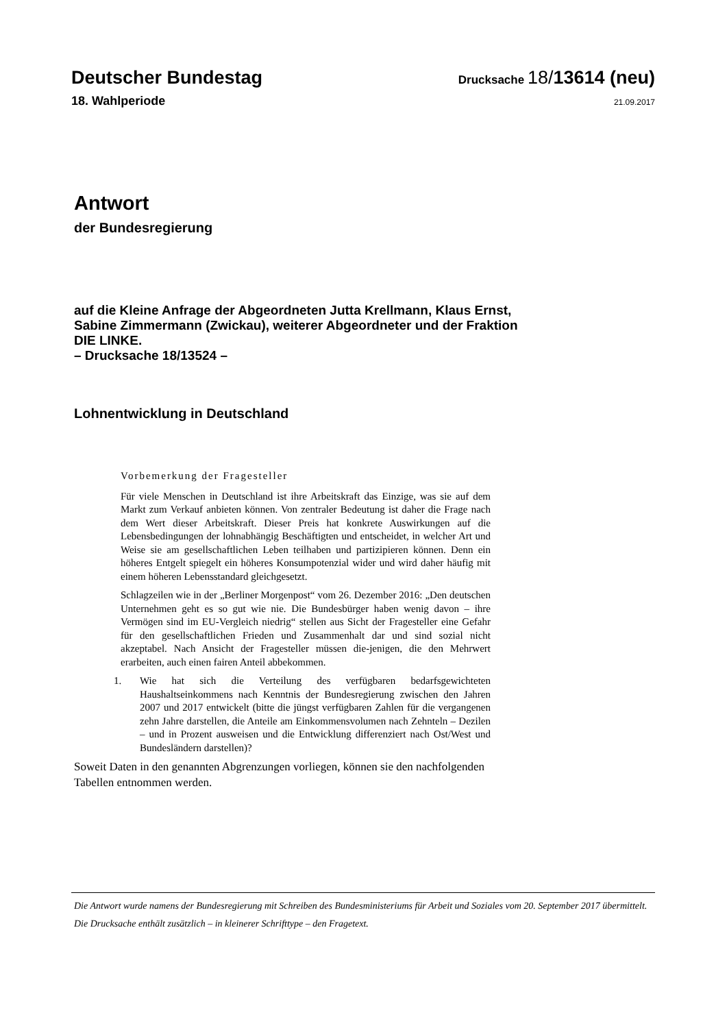Deutscher Bundestag
Drucksache 18/13614 (neu)
18. Wahlperiode
21.09.2017
Antwort
der Bundesregierung
auf die Kleine Anfrage der Abgeordneten Jutta Krellmann, Klaus Ernst,
Sabine Zimmermann (Zwickau), weiterer Abgeordneter und der Fraktion
DIE LINKE.
– Drucksache 18/13524 –
Lohnentwicklung in Deutschland
Vorbemerkung der Fragesteller
Für viele Menschen in Deutschland ist ihre Arbeitskraft das Einzige, was sie auf dem Markt zum Verkauf anbieten können. Von zentraler Bedeutung ist daher die Frage nach dem Wert dieser Arbeitskraft. Dieser Preis hat konkrete Auswirkungen auf die Lebensbedingungen der lohnabhängig Beschäftigten und entscheidet, in welcher Art und Weise sie am gesellschaftlichen Leben teilhaben und partizipieren können. Denn ein höheres Entgelt spiegelt ein höheres Konsumpotenzial wider und wird daher häufig mit einem höheren Lebensstandard gleichgesetzt.
Schlagzeilen wie in der „Berliner Morgenpost“ vom 26. Dezember 2016: „Den deutschen Unternehmen geht es so gut wie nie. Die Bundesbürger haben wenig davon – ihre Vermögen sind im EU-Vergleich niedrig“ stellen aus Sicht der Fragesteller eine Gefahr für den gesellschaftlichen Frieden und Zusammenhalt dar und sind sozial nicht akzeptabel. Nach Ansicht der Fragesteller müssen die-jenigen, die den Mehrwert erarbeiten, auch einen fairen Anteil abbekommen.
1. Wie hat sich die Verteilung des verfügbaren bedarfsgewichteten Haushaltseinkommens nach Kenntnis der Bundesregierung zwischen den Jahren 2007 und 2017 entwickelt (bitte die jüngst verfügbaren Zahlen für die vergangenen zehn Jahre darstellen, die Anteile am Einkommensvolumen nach Zehnteln – Dezilen – und in Prozent ausweisen und die Entwicklung differenziert nach Ost/West und Bundesländern darstellen)?
Soweit Daten in den genannten Abgrenzungen vorliegen, können sie den nachfolgenden Tabellen entnommen werden.
Die Antwort wurde namens der Bundesregierung mit Schreiben des Bundesministeriums für Arbeit und Soziales vom 20. September 2017 übermittelt.
Die Drucksache enthält zusätzlich – in kleinerer Schrifttype – den Fragetext.